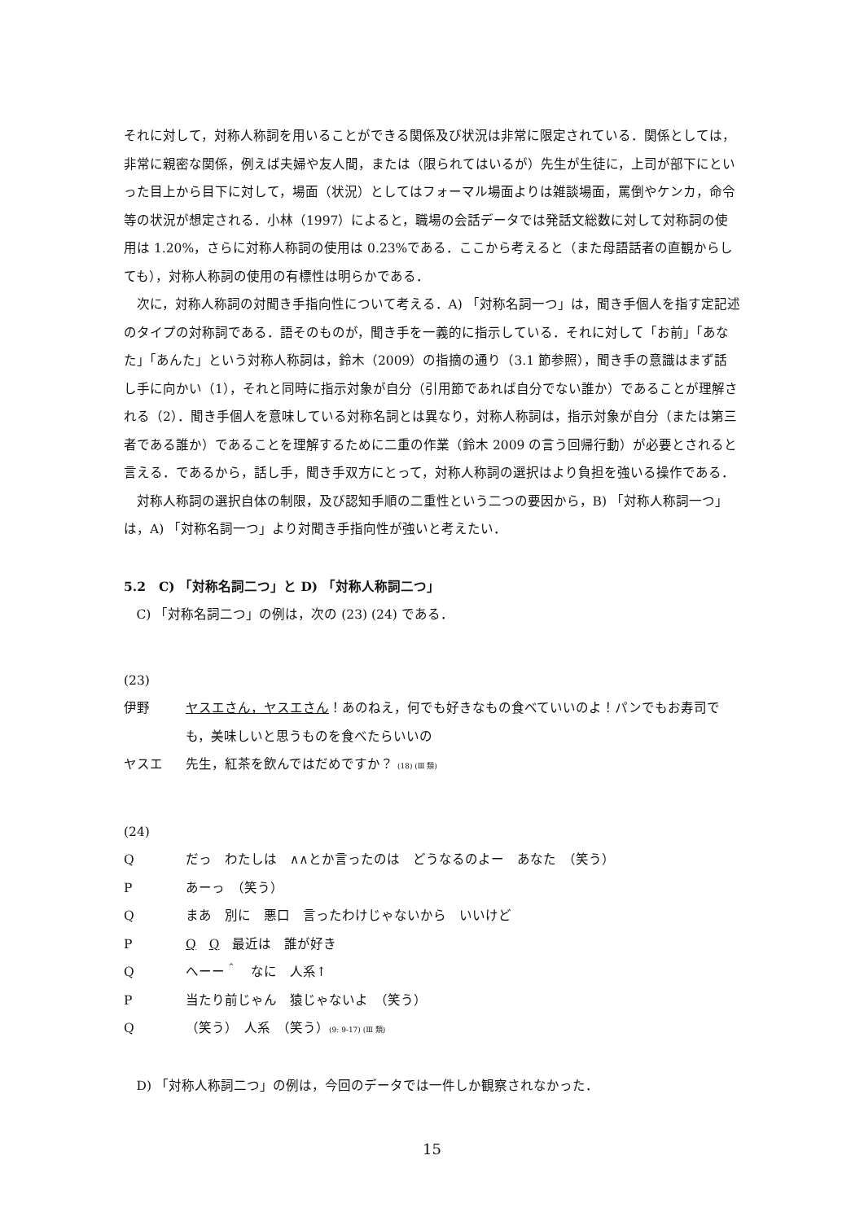それに対して，対称人称詞を用いることができる関係及び状況は非常に限定されている．関係としては，非常に親密な関係，例えば夫婦や友人間，または（限られてはいるが）先生が生徒に，上司が部下にといった目上から目下に対して，場面（状況）としてはフォーマル場面よりは雑談場面，罵倒やケンカ，命令等の状況が想定される．小林（1997）によると，職場の会話データでは発話文総数に対して対称詞の使用は 1.20%，さらに対称人称詞の使用は 0.23%である．ここから考えると（また母語話者の直観からしても），対称人称詞の使用の有標性は明らかである．
次に，対称人称詞の対聞き手指向性について考える．A) 「対称名詞一つ」は，聞き手個人を指す定記述のタイプの対称詞である．語そのものが，聞き手を一義的に指示している．それに対して「お前」「あなた」「あんた」という対称人称詞は，鈴木（2009）の指摘の通り（3.1 節参照），聞き手の意識はまず話し手に向かい（1），それと同時に指示対象が自分（引用節であれば自分でない誰か）であることが理解される（2）．聞き手個人を意味している対称名詞とは異なり，対称人称詞は，指示対象が自分（または第三者である誰か）であることを理解するために二重の作業（鈴木 2009 の言う回帰行動）が必要とされると言える．であるから，話し手，聞き手双方にとって，対称人称詞の選択はより負担を強いる操作である．
対称人称詞の選択自体の制限，及び認知手順の二重性という二つの要因から，B) 「対称人称詞一つ」は，A) 「対称名詞一つ」より対聞き手指向性が強いと考えたい．
5.2　C) 「対称名詞二つ」と D) 「対称人称詞二つ」
C) 「対称名詞二つ」の例は，次の (23) (24) である．
(23)
伊野 ヤスエさん，ヤスエさん！あのねえ，何でも好きなもの食べていいのよ！パンでもお寿司でも，美味しいと思うものを食べたらいいの
ヤスエ 先生，紅茶を飲んではだめですか？ (18) (Ⅲ 類)
(24)
Q だっ　わたしは　∧∧とか言ったのは　どうなるのよー　あなた　（笑う）
P あーっ　（笑う）
Q まあ　別に　悪口　言ったわけじゃないから　いいけど
P Q　Q　最近は　誰が好き
Q へーー＾　なに　人系↑
P 当たり前じゃん　猿じゃないよ　（笑う）
Q （笑う）　人系　（笑う）(9: 9-17) (Ⅲ 類)
D) 「対称人称詞二つ」の例は，今回のデータでは一件しか観察されなかった．
15